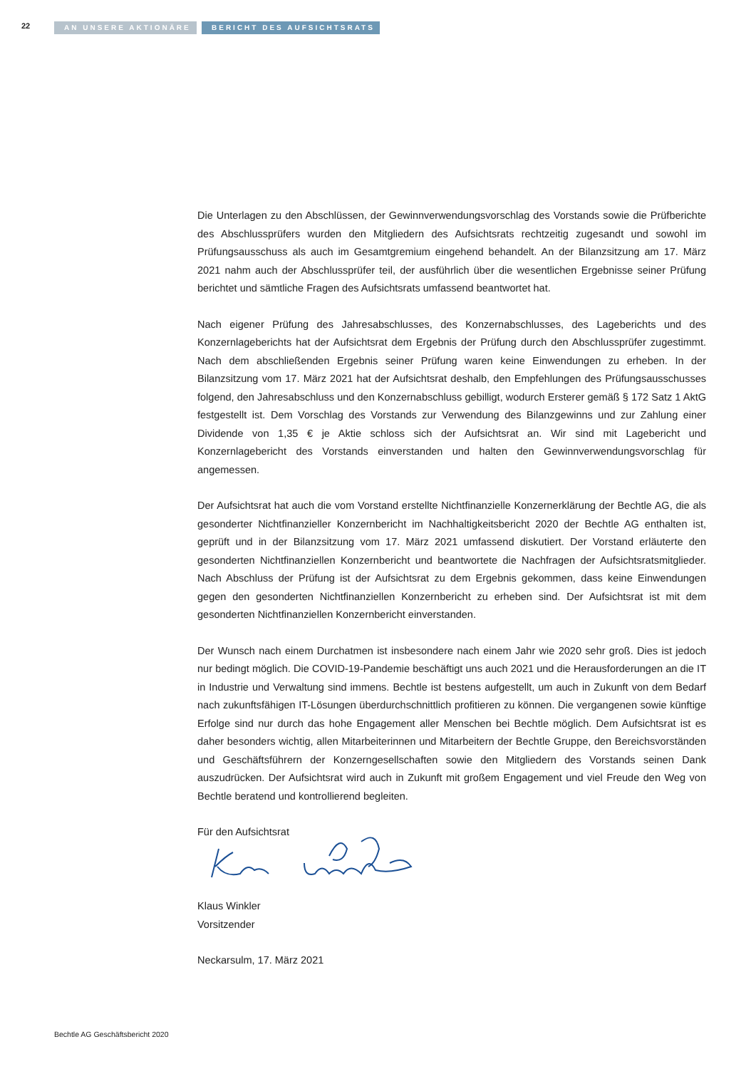22 AN UNSERE AKTIONÄRE BERICHT DES AUFSICHTSRATS
Die Unterlagen zu den Abschlüssen, der Gewinnverwendungsvorschlag des Vorstands sowie die Prüfberichte des Abschlussprüfers wurden den Mitgliedern des Aufsichtsrats rechtzeitig zugesandt und sowohl im Prüfungsausschuss als auch im Gesamtgremium eingehend behandelt. An der Bilanzsitzung am 17. März 2021 nahm auch der Abschlussprüfer teil, der ausführlich über die wesentlichen Ergebnisse seiner Prüfung berichtet und sämtliche Fragen des Aufsichtsrats umfassend beantwortet hat.
Nach eigener Prüfung des Jahresabschlusses, des Konzernabschlusses, des Lageberichts und des Konzernlageberichts hat der Aufsichtsrat dem Ergebnis der Prüfung durch den Abschlussprüfer zugestimmt. Nach dem abschließenden Ergebnis seiner Prüfung waren keine Einwendungen zu erheben. In der Bilanzsitzung vom 17. März 2021 hat der Aufsichtsrat deshalb, den Empfehlungen des Prüfungsausschusses folgend, den Jahresabschluss und den Konzernabschluss gebilligt, wodurch Ersterer gemäß § 172 Satz 1 AktG festgestellt ist. Dem Vorschlag des Vorstands zur Verwendung des Bilanzgewinns und zur Zahlung einer Dividende von 1,35 € je Aktie schloss sich der Aufsichtsrat an. Wir sind mit Lagebericht und Konzernlagebericht des Vorstands einverstanden und halten den Gewinnverwendungsvorschlag für angemessen.
Der Aufsichtsrat hat auch die vom Vorstand erstellte Nichtfinanzielle Konzernerklärung der Bechtle AG, die als gesonderter Nichtfinanzieller Konzernbericht im Nachhaltigkeitsbericht 2020 der Bechtle AG enthalten ist, geprüft und in der Bilanzsitzung vom 17. März 2021 umfassend diskutiert. Der Vorstand erläuterte den gesonderten Nichtfinanziellen Konzernbericht und beantwortete die Nachfragen der Aufsichtsratsmitglieder. Nach Abschluss der Prüfung ist der Aufsichtsrat zu dem Ergebnis gekommen, dass keine Einwendungen gegen den gesonderten Nichtfinanziellen Konzernbericht zu erheben sind. Der Aufsichtsrat ist mit dem gesonderten Nichtfinanziellen Konzernbericht einverstanden.
Der Wunsch nach einem Durchatmen ist insbesondere nach einem Jahr wie 2020 sehr groß. Dies ist jedoch nur bedingt möglich. Die COVID-19-Pandemie beschäftigt uns auch 2021 und die Herausforderungen an die IT in Industrie und Verwaltung sind immens. Bechtle ist bestens aufgestellt, um auch in Zukunft von dem Bedarf nach zukunftsfähigen IT-Lösungen überdurchschnittlich profitieren zu können. Die vergangenen sowie künftige Erfolge sind nur durch das hohe Engagement aller Menschen bei Bechtle möglich. Dem Aufsichtsrat ist es daher besonders wichtig, allen Mitarbeiterinnen und Mitarbeitern der Bechtle Gruppe, den Bereichsvorständen und Geschäftsführern der Konzerngesellschaften sowie den Mitgliedern des Vorstands seinen Dank auszudrücken. Der Aufsichtsrat wird auch in Zukunft mit großem Engagement und viel Freude den Weg von Bechtle beratend und kontrollierend begleiten.
Für den Aufsichtsrat
Klaus Winkler
Vorsitzender
Neckarsulm, 17. März 2021
Bechtle AG Geschäftsbericht 2020